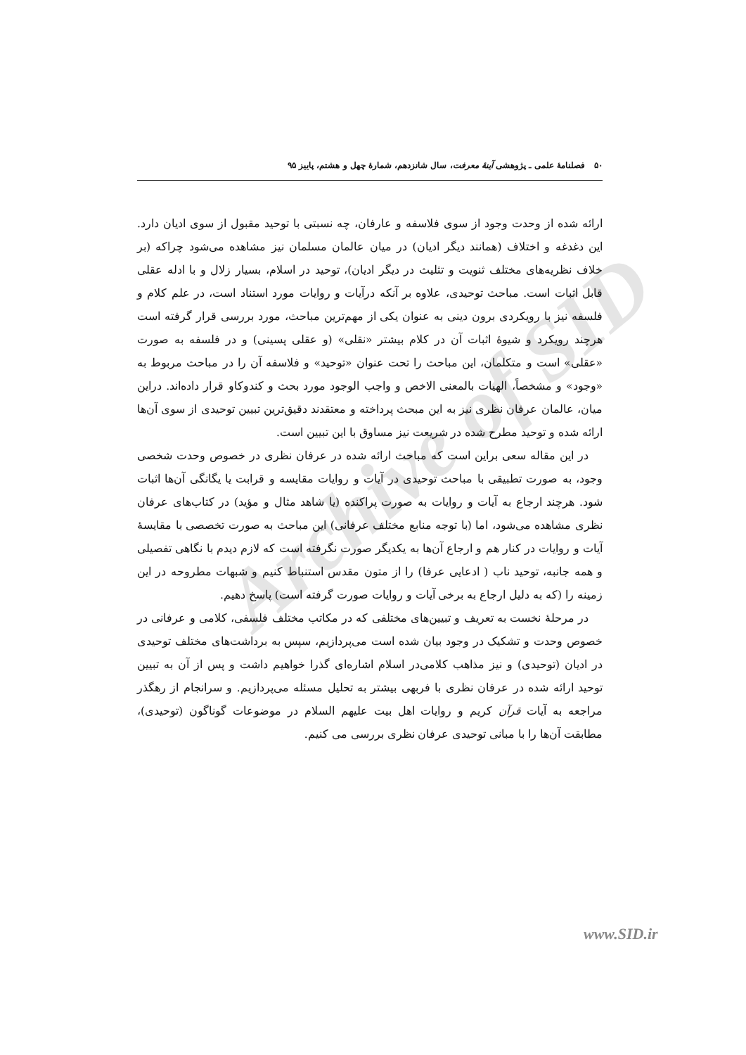Archive of SID
۵۰ فصلنامهٔ علمی ـ پژوهشی آینهٔ معرفت، سال شانزدهم، شمارهٔ چهل و هشتم، پاییز ۹۵
ارائه شده از وحدت وجود از سوی فلاسفه و عارفان، چه نسبتی با توحید مقبول از سوی ادیان دارد. این دغدغه و اختلاف (همانند دیگر ادیان) در میان عالمان مسلمان نیز مشاهده می‌شود چراکه (بر خلاف نظریه‌های مختلف ثنویت و تثلیث در دیگر ادیان)، توحید در اسلام، بسیار زلال و با ادله عقلی قابل اثبات است. مباحث توحیدی، علاوه بر آنکه درآیات و روایات مورد استناد است، در علم کلام و فلسفه نیز با رویکردی برون دینی به عنوان یکی از مهم‌ترین مباحث، مورد بررسی قرار گرفته است هرچند رویکرد و شیوهٔ اثبات آن در کلام بیشتر «نقلی» (و عقلی پسینی) و در فلسفه به صورت «عقلی» است و متکلمان، این مباحث را تحت عنوان «توحید» و فلاسفه آن را در مباحث مربوط به «وجود» و مشخصاً، الهیات بالمعنی الاخص و واجب الوجود مورد بحث و کندوکاو قرار داده‌اند. دراین میان، عالمان عرفان نظری نیز به این مبحث پرداخته و معتقدند دقیق‌ترین تبیین توحیدی از سوی آن‌ها ارائه شده و توحید مطرح شده در شریعت نیز مساوق با این تبیین است.
در این مقاله سعی براین است که مباحث ارائه شده در عرفان نظری در خصوص وحدت شخصی وجود، به صورت تطبیقی با مباحث توحیدی در آیات و روایات مقایسه و قرابت یا یگانگی آن‌ها اثبات شود. هرچند ارجاع به آیات و روایات به صورت پراکنده (یا شاهد مثال و مؤید) در کتاب‌های عرفان نظری مشاهده می‌شود، اما (با توجه منابع مختلف عرفانی) این مباحث به صورت تخصصی با مقایسهٔ آیات و روایات در کنار هم و ارجاع آن‌ها به یکدیگر صورت نگرفته است که لازم دیدم با نگاهی تفصیلی و همه جانبه، توحید ناب ( ادعایی عرفا) را از متون مقدس استنباط کنیم و شبهات مطروحه در این زمینه را (که به دلیل ارجاع به برخی آیات و روایات صورت گرفته است) پاسخ دهیم.
در مرحلهٔ نخست به تعریف و تبیین‌های مختلفی که در مکاتب مختلف فلسفی، کلامی و عرفانی در خصوص وحدت و تشکیک در وجود بیان شده است می‌پردازیم، سپس به برداشت‌های مختلف توحیدی در ادیان (توحیدی) و نیز مذاهب کلامی‌در اسلام اشاره‌ای گذرا خواهیم داشت و پس از آن به تبیین توحید ارائه شده در عرفان نظری با فربهی بیشتر به تحلیل مسئله می‌پردازیم. و سرانجام از رهگذر مراجعه به آیات قرآن کریم و روایات اهل بیت علیهم السلام در موضوعات گوناگون (توحیدی)، مطابقت آن‌ها را با مبانی توحیدی عرفان نظری بررسی می کنیم.
www.SID.ir